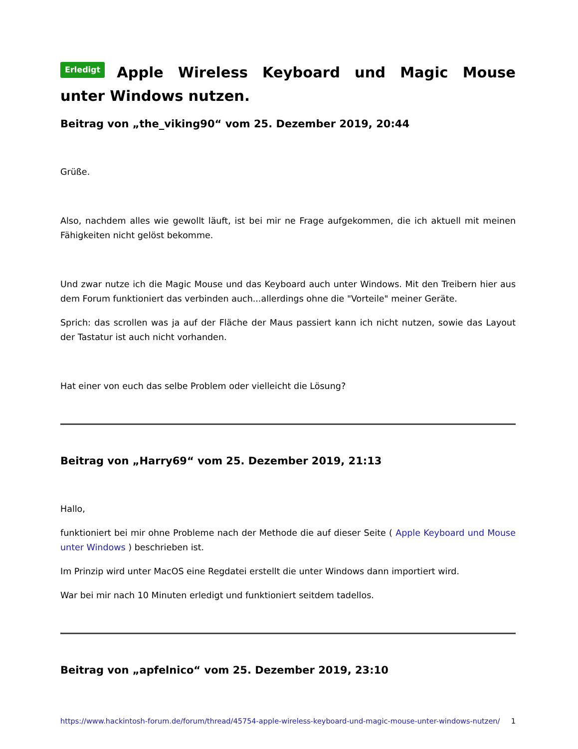Erledigt Apple Wireless Keyboard und Magic Mouse unter Windows nutzen.
Beitrag von „the_viking90“ vom 25. Dezember 2019, 20:44
Grüße.
Also, nachdem alles wie gewollt läuft, ist bei mir ne Frage aufgekommen, die ich aktuell mit meinen Fähigkeiten nicht gelöst bekomme.
Und zwar nutze ich die Magic Mouse und das Keyboard auch unter Windows. Mit den Treibern hier aus dem Forum funktioniert das verbinden auch...allerdings ohne die "Vorteile" meiner Geräte.
Sprich: das scrollen was ja auf der Fläche der Maus passiert kann ich nicht nutzen, sowie das Layout der Tastatur ist auch nicht vorhanden.
Hat einer von euch das selbe Problem oder vielleicht die Lösung?
Beitrag von „Harry69“ vom 25. Dezember 2019, 21:13
Hallo,
funktioniert bei mir ohne Probleme nach der Methode die auf dieser Seite ( Apple Keyboard und Mouse unter Windows ) beschrieben ist.
Im Prinzip wird unter MacOS eine Regdatei erstellt die unter Windows dann importiert wird.
War bei mir nach 10 Minuten erledigt und funktioniert seitdem tadellos.
Beitrag von „apfelnico“ vom 25. Dezember 2019, 23:10
https://www.hackintosh-forum.de/forum/thread/45754-apple-wireless-keyboard-und-magic-mouse-unter-windows-nutzen/ 1